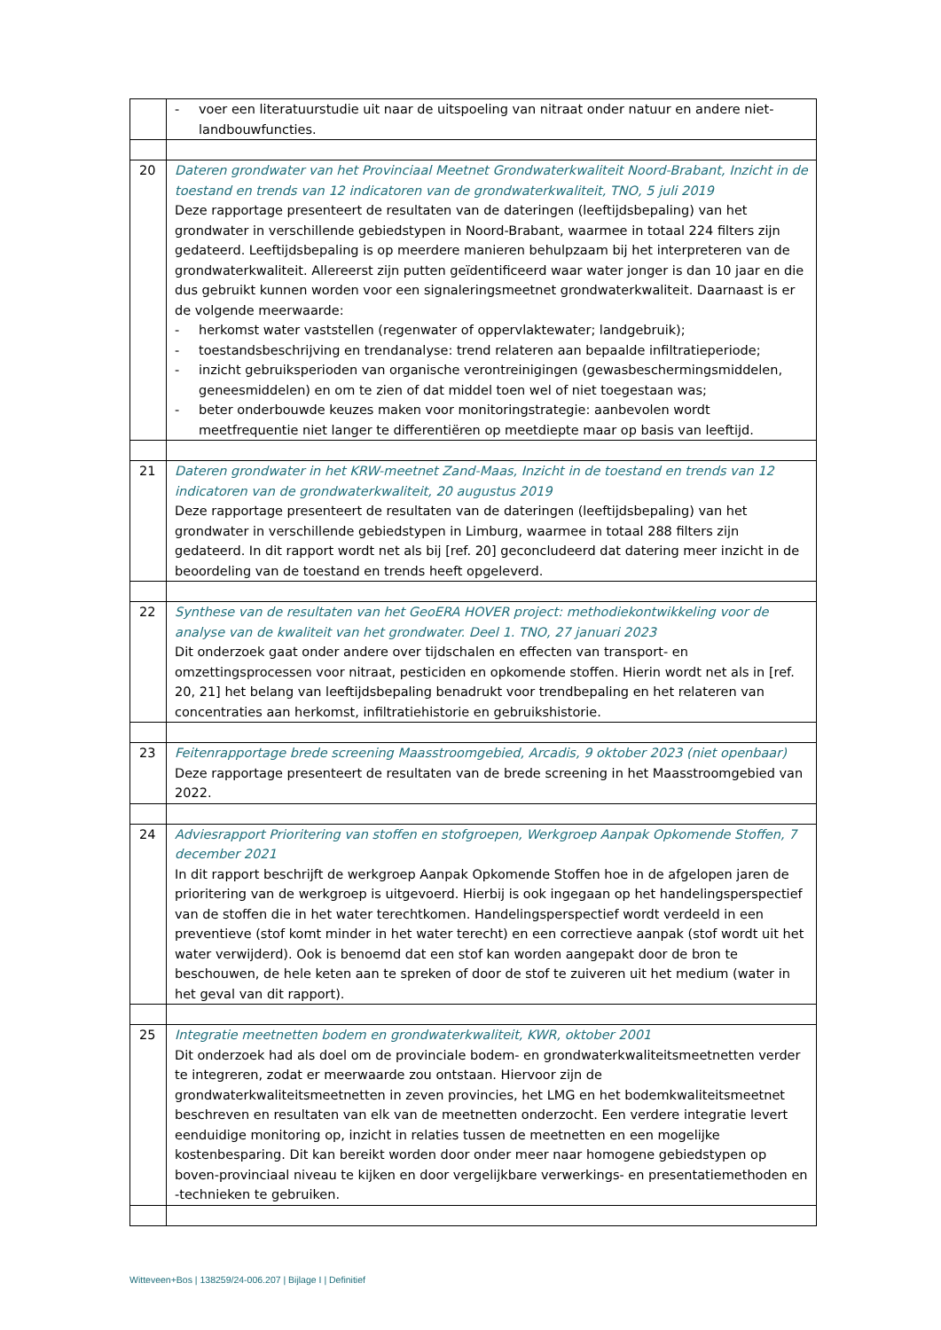| | - voer een literatuurstudie uit naar de uitspoeling van nitraat onder natuur en andere niet-landbouwfuncties. |
| 20 | Dateren grondwater van het Provinciaal Meetnet Grondwaterkwaliteit Noord-Brabant, Inzicht in de toestand en trends van 12 indicatoren van de grondwaterkwaliteit, TNO, 5 juli 2019 Deze rapportage presenteert de resultaten van de dateringen (leeftijdsbepaling) van het grondwater in verschillende gebiedstypen in Noord-Brabant, waarmee in totaal 224 filters zijn gedateerd. Leeftijdsbepaling is op meerdere manieren behulpzaam bij het interpreteren van de grondwaterkwaliteit. Allereerst zijn putten geïdentificeerd waar water jonger is dan 10 jaar en die dus gebruikt kunnen worden voor een signaleringsmeetnet grondwaterkwaliteit. Daarnaast is er de volgende meerwaarde: - herkomst water vaststellen (regenwater of oppervlaktewater; landgebruik); - toestandsbeschrijving en trendanalyse: trend relateren aan bepaalde infiltratieperiode; - inzicht gebruiksperioden van organische verontreinigingen (gewasbeschermingsmiddelen, geneesmiddelen) en om te zien of dat middel toen wel of niet toegestaan was; - beter onderbouwde keuzes maken voor monitoringstrategie: aanbevolen wordt meetfrequentie niet langer te differentiëren op meetdiepte maar op basis van leeftijd. |
| 21 | Dateren grondwater in het KRW-meetnet Zand-Maas, Inzicht in de toestand en trends van 12 indicatoren van de grondwaterkwaliteit, 20 augustus 2019 Deze rapportage presenteert de resultaten van de dateringen (leeftijdsbepaling) van het grondwater in verschillende gebiedstypen in Limburg, waarmee in totaal 288 filters zijn gedateerd. In dit rapport wordt net als bij [ref. 20] geconcludeerd dat datering meer inzicht in de beoordeling van de toestand en trends heeft opgeleverd. |
| 22 | Synthese van de resultaten van het GeoERA HOVER project: methodiekontwikkeling voor de analyse van de kwaliteit van het grondwater. Deel 1. TNO, 27 januari 2023 Dit onderzoek gaat onder andere over tijdschalen en effecten van transport- en omzettingsprocessen voor nitraat, pesticiden en opkomende stoffen. Hierin wordt net als in [ref. 20, 21] het belang van leeftijdsbepaling benadrukt voor trendbepaling en het relateren van concentraties aan herkomst, infiltratiehistorie en gebruikshistorie. |
| 23 | Feitenrapportage brede screening Maasstroomgebied, Arcadis, 9 oktober 2023 (niet openbaar) Deze rapportage presenteert de resultaten van de brede screening in het Maasstroomgebied van 2022. |
| 24 | Adviesrapport Prioritering van stoffen en stofgroepen, Werkgroep Aanpak Opkomende Stoffen, 7 december 2021 In dit rapport beschrijft de werkgroep Aanpak Opkomende Stoffen hoe in de afgelopen jaren de prioritering van de werkgroep is uitgevoerd. Hierbij is ook ingegaan op het handelingsperspectief van de stoffen die in het water terechtkomen. Handelingsperspectief wordt verdeeld in een preventieve (stof komt minder in het water terecht) en een correctieve aanpak (stof wordt uit het water verwijderd). Ook is benoemd dat een stof kan worden aangepakt door de bron te beschouwen, de hele keten aan te spreken of door de stof te zuiveren uit het medium (water in het geval van dit rapport). |
| 25 | Integratie meetnetten bodem en grondwaterkwaliteit, KWR, oktober 2001 Dit onderzoek had als doel om de provinciale bodem- en grondwaterkwaliteitsmeetnetten verder te integreren, zodat er meerwaarde zou ontstaan. Hiervoor zijn de grondwaterkwaliteitsmeetnetten in zeven provincies, het LMG en het bodemkwaliteitsmeetnet beschreven en resultaten van elk van de meetnetten onderzocht. Een verdere integratie levert eenduidige monitoring op, inzicht in relaties tussen de meetnetten en een mogelijke kostenbesparing. Dit kan bereikt worden door onder meer naar homogene gebiedstypen op boven-provinciaal niveau te kijken en door vergelijkbare verwerkings- en presentatiemethoden en -technieken te gebruiken. |
Witteveen+Bos | 138259/24-006.207 | Bijlage I | Definitief